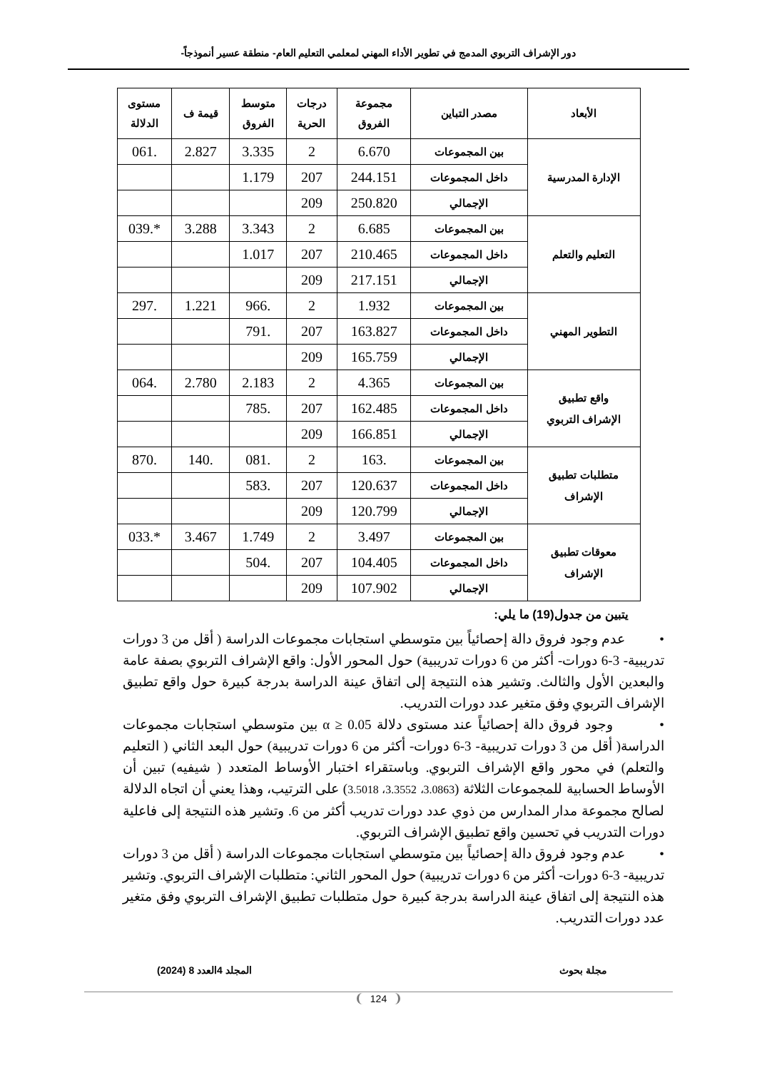دور الإشراف التربوي المدمج في تطوير الأداء المهني لمعلمي التعليم العام- منطقة عسير أنموذجاً-
| الأبعاد | مصدر التباين | مجموعة الفروق | درجات الحرية | متوسط الفروق | قيمة ف | مستوى الدلالة |
| --- | --- | --- | --- | --- | --- | --- |
| الإدارة المدرسية | بين المجموعات | 6.670 | 2 | 3.335 | 2.827 | .061 |
| | داخل المجموعات | 244.151 | 207 | 1.179 | | |
| | الإجمالي | 250.820 | 209 | | | |
| التعليم والتعلم | بين المجموعات | 6.685 | 2 | 3.343 | 3.288 | *.039 |
| | داخل المجموعات | 210.465 | 207 | 1.017 | | |
| | الإجمالي | 217.151 | 209 | | | |
| التطوير المهني | بين المجموعات | 1.932 | 2 | .966 | 1.221 | .297 |
| | داخل المجموعات | 163.827 | 207 | .791 | | |
| | الإجمالي | 165.759 | 209 | | | |
| واقع تطبيق الإشراف التربوي | بين المجموعات | 4.365 | 2 | 2.183 | 2.780 | .064 |
| | داخل المجموعات | 162.485 | 207 | .785 | | |
| | الإجمالي | 166.851 | 209 | | | |
| متطلبات تطبيق الإشراف | بين المجموعات | .163 | 2 | .081 | .140 | .870 |
| | داخل المجموعات | 120.637 | 207 | .583 | | |
| | الإجمالي | 120.799 | 209 | | | |
| معوقات تطبيق الإشراف | بين المجموعات | 3.497 | 2 | 1.749 | 3.467 | *.033 |
| | داخل المجموعات | 104.405 | 207 | .504 | | |
| | الإجمالي | 107.902 | 209 | | | |
يتبين من جدول(19) ما يلي:
• عدم وجود فروق دالة إحصائياً بين متوسطي استجابات مجموعات الدراسة ( أقل من 3 دورات تدريبية- 3-6 دورات- أكثر من 6 دورات تدريبية) حول المحور الأول: واقع الإشراف التربوي بصفة عامة والبعدين الأول والثالث. وتشير هذه النتيجة إلى اتفاق عينة الدراسة بدرجة كبيرة حول واقع تطبيق الإشراف التربوي وفق متغير عدد دورات التدريب.
• وجود فروق دالة إحصائياً عند مستوى دلالة α ≥ 0.05 بين متوسطي استجابات مجموعات الدراسة( أقل من 3 دورات تدريبية- 3-6 دورات- أكثر من 6 دورات تدريبية) حول البعد الثاني ( التعليم والتعلم) في محور واقع الإشراف التربوي. وباستقراء اختبار الأوساط المتعدد ( شيفيه) تبين أن الأوساط الحسابية للمجموعات الثلاثة (3.0863، 3.3552، 3.5018) على الترتيب، وهذا يعني أن اتجاه الدلالة لصالح مجموعة مدار المدارس من ذوي عدد دورات تدريب أكثر من 6. وتشير هذه النتيجة إلى فاعلية دورات التدريب في تحسين واقع تطبيق الإشراف التربوي.
• عدم وجود فروق دالة إحصائياً بين متوسطي استجابات مجموعات الدراسة ( أقل من 3 دورات تدريبية- 3-6 دورات- أكثر من 6 دورات تدريبية) حول المحور الثاني: متطلبات الإشراف التربوي. وتشير هذه النتيجة إلى اتفاق عينة الدراسة بدرجة كبيرة حول متطلبات تطبيق الإشراف التربوي وفق متغير عدد دورات التدريب.
مجلة بحوث المجلد 4العدد 8 (2024)
124